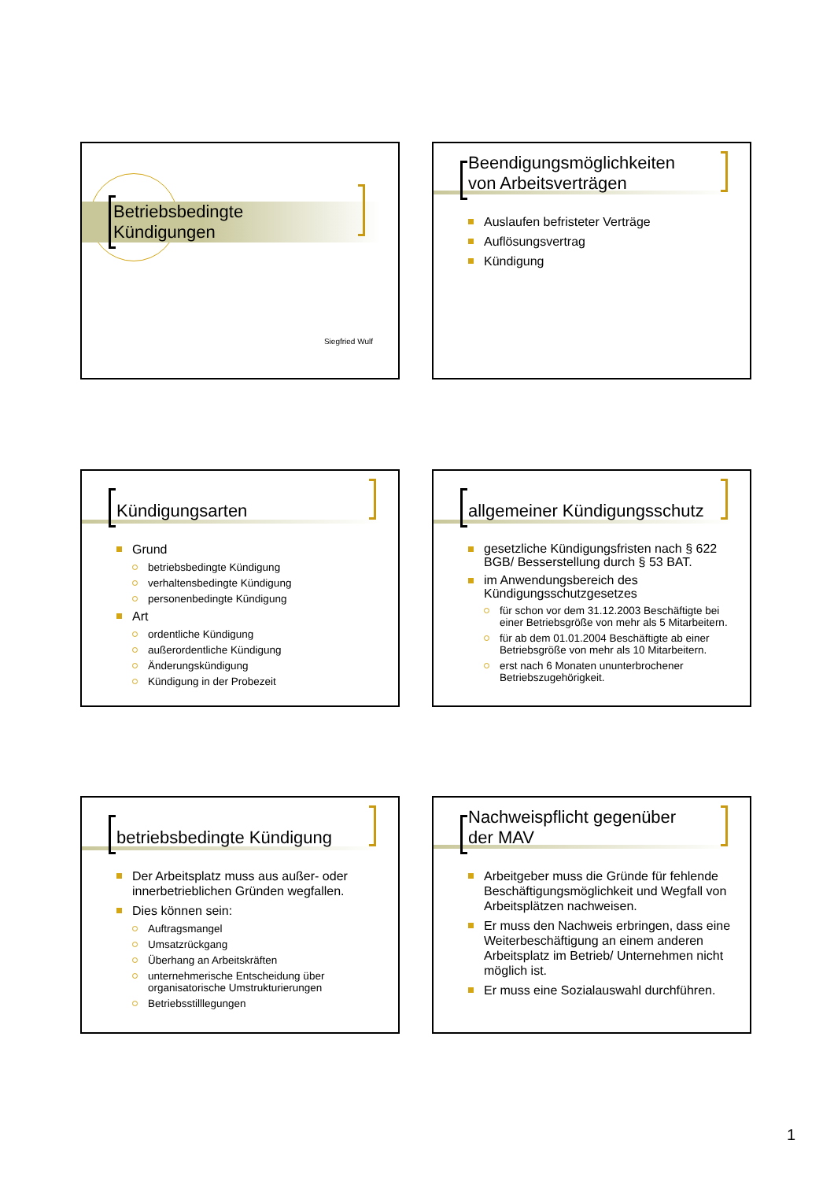Betriebsbedingte
Kündigungen
Siegfried Wulf
Beendigungsmöglichkeiten
von Arbeitsverträgen
Auslaufen befristeter Verträge
Auflösungsvertrag
Kündigung
Kündigungsarten
Grund
betriebsbedingte Kündigung
verhaltensbedingte Kündigung
personenbedingte Kündigung
Art
ordentliche Kündigung
außerordentliche Kündigung
Änderungskündigung
Kündigung in der Probezeit
allgemeiner Kündigungsschutz
gesetzliche Kündigungsfristen nach § 622 BGB/ Besserstellung durch § 53 BAT.
im Anwendungsbereich des Kündigungsschutzgesetzes
für schon vor dem 31.12.2003 Beschäftigte bei einer Betriebsgröße von mehr als 5 Mitarbeitern.
für ab dem 01.01.2004 Beschäftigte ab einer Betriebsgröße von mehr als 10 Mitarbeitern.
erst nach 6 Monaten ununterbrochener Betriebszugehörigkeit.
betriebsbedingte Kündigung
Der Arbeitsplatz muss aus außer- oder innerbetrieblichen Gründen wegfallen.
Dies können sein:
Auftragsmangel
Umsatzrückgang
Überhang an Arbeitskräften
unternehmerische Entscheidung über organisatorische Umstrukturierungen
Betriebsstilllegungen
Nachweispflicht gegenüber
der MAV
Arbeitgeber muss die Gründe für fehlende Beschäftigungsmöglichkeit und Wegfall von Arbeitsplätzen nachweisen.
Er muss den Nachweis erbringen, dass eine Weiterbeschäftigung an einem anderen Arbeitsplatz im Betrieb/ Unternehmen nicht möglich ist.
Er muss eine Sozialauswahl durchführen.
1